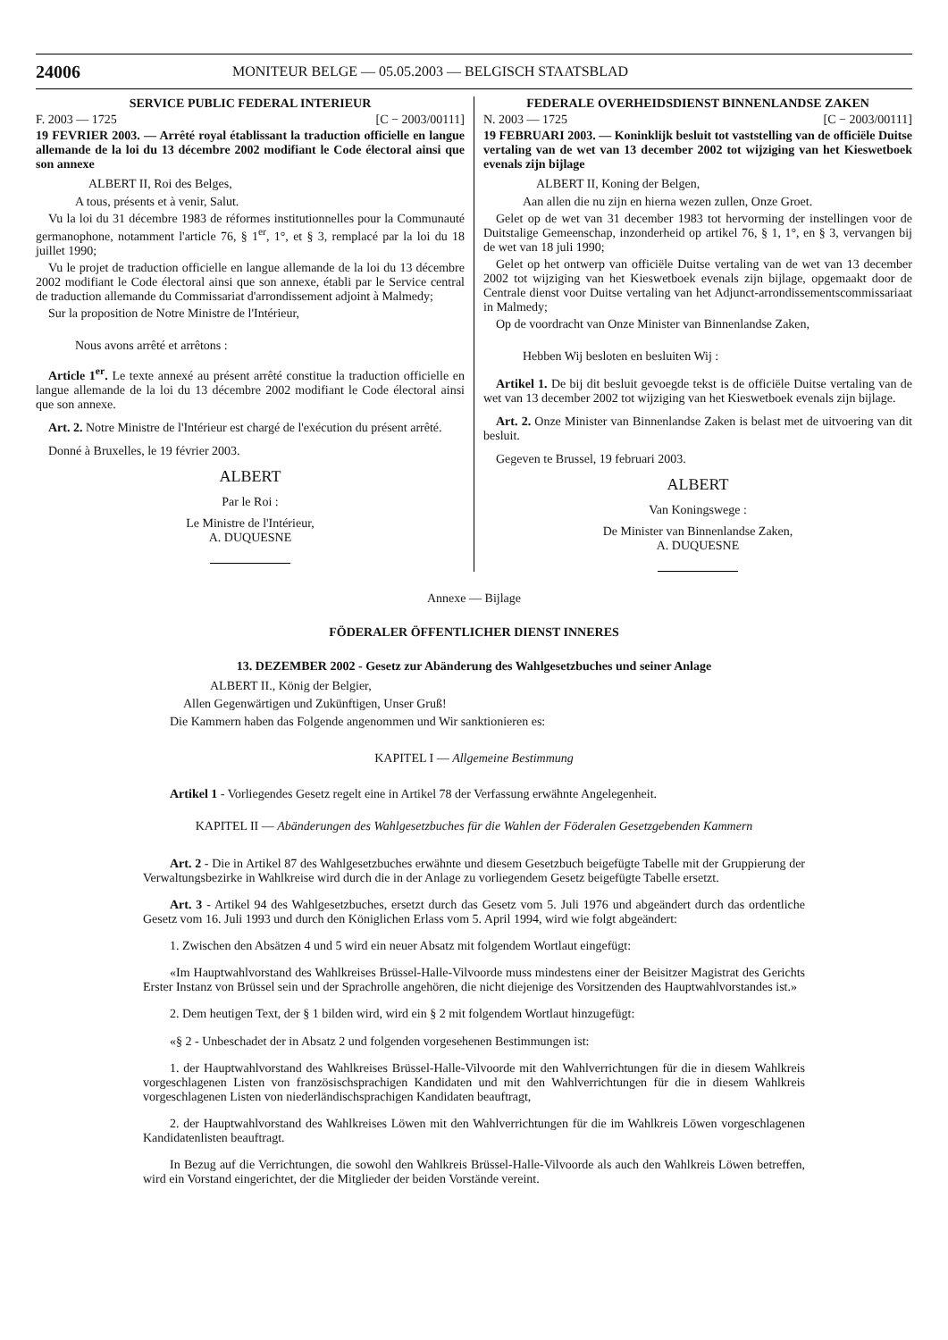24006 MONITEUR BELGE — 05.05.2003 — BELGISCH STAATSBLAD
SERVICE PUBLIC FEDERAL INTERIEUR
F. 2003 — 1725 [C − 2003/00111]
19 FEVRIER 2003. — Arrêté royal établissant la traduction officielle en langue allemande de la loi du 13 décembre 2002 modifiant le Code électoral ainsi que son annexe
ALBERT II, Roi des Belges,
A tous, présents et à venir, Salut.
Vu la loi du 31 décembre 1983 de réformes institutionnelles pour la Communauté germanophone, notamment l'article 76, § 1<sup>er</sup>, 1°, et § 3, remplacé par la loi du 18 juillet 1990;
Vu le projet de traduction officielle en langue allemande de la loi du 13 décembre 2002 modifiant le Code électoral ainsi que son annexe, établi par le Service central de traduction allemande du Commissariat d'arrondissement adjoint à Malmedy;
Sur la proposition de Notre Ministre de l'Intérieur,
Nous avons arrêté et arrêtons :
Article 1<sup>er</sup>. Le texte annexé au présent arrêté constitue la traduction officielle en langue allemande de la loi du 13 décembre 2002 modifiant le Code électoral ainsi que son annexe.
Art. 2. Notre Ministre de l'Intérieur est chargé de l'exécution du présent arrêté.
Donné à Bruxelles, le 19 février 2003.
ALBERT
Par le Roi :
Le Ministre de l'Intérieur,
A. DUQUESNE
FEDERALE OVERHEIDSDIENST BINNENLANDSE ZAKEN
N. 2003 — 1725 [C − 2003/00111]
19 FEBRUARI 2003. — Koninklijk besluit tot vaststelling van de officiële Duitse vertaling van de wet van 13 december 2002 tot wijziging van het Kieswetboek evenals zijn bijlage
ALBERT II, Koning der Belgen,
Aan allen die nu zijn en hierna wezen zullen, Onze Groet.
Gelet op de wet van 31 december 1983 tot hervorming der instellingen voor de Duitstalige Gemeenschap, inzonderheid op artikel 76, § 1, 1°, en § 3, vervangen bij de wet van 18 juli 1990;
Gelet op het ontwerp van officiële Duitse vertaling van de wet van 13 december 2002 tot wijziging van het Kieswetboek evenals zijn bijlage, opgemaakt door de Centrale dienst voor Duitse vertaling van het Adjunct-arrondissementscommissariaat in Malmedy;
Op de voordracht van Onze Minister van Binnenlandse Zaken,
Hebben Wij besloten en besluiten Wij :
Artikel 1. De bij dit besluit gevoegde tekst is de officiële Duitse vertaling van de wet van 13 december 2002 tot wijziging van het Kieswetboek evenals zijn bijlage.
Art. 2. Onze Minister van Binnenlandse Zaken is belast met de uitvoering van dit besluit.
Gegeven te Brussel, 19 februari 2003.
ALBERT
Van Koningswege :
De Minister van Binnenlandse Zaken,
A. DUQUESNE
Annexe — Bijlage
FÖDERALER ÖFFENTLICHER DIENST INNERES
13. DEZEMBER 2002 - Gesetz zur Abänderung des Wahlgesetzbuches und seiner Anlage
ALBERT II., König der Belgier,
Allen Gegenwärtigen und Zukünftigen, Unser Gruß!
Die Kammern haben das Folgende angenommen und Wir sanktionieren es:
KAPITEL I — Allgemeine Bestimmung
Artikel 1 - Vorliegendes Gesetz regelt eine in Artikel 78 der Verfassung erwähnte Angelegenheit.
KAPITEL II — Abänderungen des Wahlgesetzbuches für die Wahlen der Föderalen Gesetzgebenden Kammern
Art. 2 - Die in Artikel 87 des Wahlgesetzbuches erwähnte und diesem Gesetzbuch beigefügte Tabelle mit der Gruppierung der Verwaltungsbezirke in Wahlkreise wird durch die in der Anlage zu vorliegendem Gesetz beigefügte Tabelle ersetzt.
Art. 3 - Artikel 94 des Wahlgesetzbuches, ersetzt durch das Gesetz vom 5. Juli 1976 und abgeändert durch das ordentliche Gesetz vom 16. Juli 1993 und durch den Königlichen Erlass vom 5. April 1994, wird wie folgt abgeändert:
1. Zwischen den Absätzen 4 und 5 wird ein neuer Absatz mit folgendem Wortlaut eingefügt:
«Im Hauptwahlvorstand des Wahlkreises Brüssel-Halle-Vilvoorde muss mindestens einer der Beisitzer Magistrat des Gerichts Erster Instanz von Brüssel sein und der Sprachrolle angehören, die nicht diejenige des Vorsitzenden des Hauptwahlvorstandes ist.»
2. Dem heutigen Text, der § 1 bilden wird, wird ein § 2 mit folgendem Wortlaut hinzugefügt:
«§ 2 - Unbeschadet der in Absatz 2 und folgenden vorgesehenen Bestimmungen ist:
1. der Hauptwahlvorstand des Wahlkreises Brüssel-Halle-Vilvoorde mit den Wahlverrichtungen für die in diesem Wahlkreis vorgeschlagenen Listen von französischsprachigen Kandidaten und mit den Wahlverrichtungen für die in diesem Wahlkreis vorgeschlagenen Listen von niederländischsprachigen Kandidaten beauftragt,
2. der Hauptwahlvorstand des Wahlkreises Löwen mit den Wahlverrichtungen für die im Wahlkreis Löwen vorgeschlagenen Kandidatenlisten beauftragt.
In Bezug auf die Verrichtungen, die sowohl den Wahlkreis Brüssel-Halle-Vilvoorde als auch den Wahlkreis Löwen betreffen, wird ein Vorstand eingerichtet, der die Mitglieder der beiden Vorstände vereint.